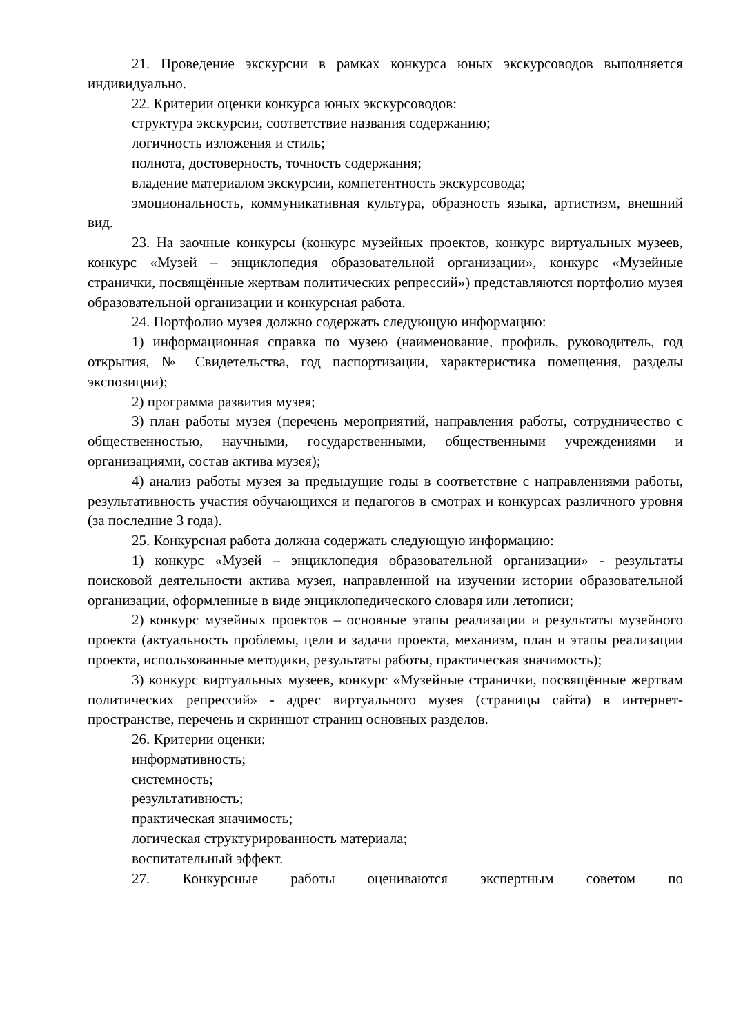21. Проведение экскурсии в рамках конкурса юных экскурсоводов выполняется индивидуально.
22. Критерии оценки конкурса юных экскурсоводов:
структура экскурсии, соответствие названия содержанию;
логичность изложения и стиль;
полнота, достоверность, точность содержания;
владение материалом экскурсии, компетентность экскурсовода;
эмоциональность, коммуникативная культура, образность языка, артистизм, внешний вид.
23. На заочные конкурсы (конкурс музейных проектов, конкурс виртуальных музеев, конкурс «Музей – энциклопедия образовательной организации», конкурс «Музейные странички, посвящённые жертвам политических репрессий») представляются портфолио музея образовательной организации и конкурсная работа.
24. Портфолио музея должно содержать следующую информацию:
1) информационная справка по музею (наименование, профиль, руководитель, год открытия, № Свидетельства, год паспортизации, характеристика помещения, разделы экспозиции);
2) программа развития музея;
3) план работы музея (перечень мероприятий, направления работы, сотрудничество с общественностью, научными, государственными, общественными учреждениями и организациями, состав актива музея);
4) анализ работы музея за предыдущие годы в соответствие с направлениями работы, результативность участия обучающихся и педагогов в смотрах и конкурсах различного уровня (за последние 3 года).
25. Конкурсная работа должна содержать следующую информацию:
1) конкурс «Музей – энциклопедия образовательной организации» - результаты поисковой деятельности актива музея, направленной на изучении истории образовательной организации, оформленные в виде энциклопедического словаря или летописи;
2) конкурс музейных проектов – основные этапы реализации и результаты музейного проекта (актуальность проблемы, цели и задачи проекта, механизм, план и этапы реализации проекта, использованные методики, результаты работы, практическая значимость);
3) конкурс виртуальных музеев, конкурс «Музейные странички, посвящённые жертвам политических репрессий» - адрес виртуального музея (страницы сайта) в интернет-пространстве, перечень и скриншот страниц основных разделов.
26. Критерии оценки:
информативность;
системность;
результативность;
практическая значимость;
логическая структурированность материала;
воспитательный эффект.
27. Конкурсные работы оцениваются экспертным советом по